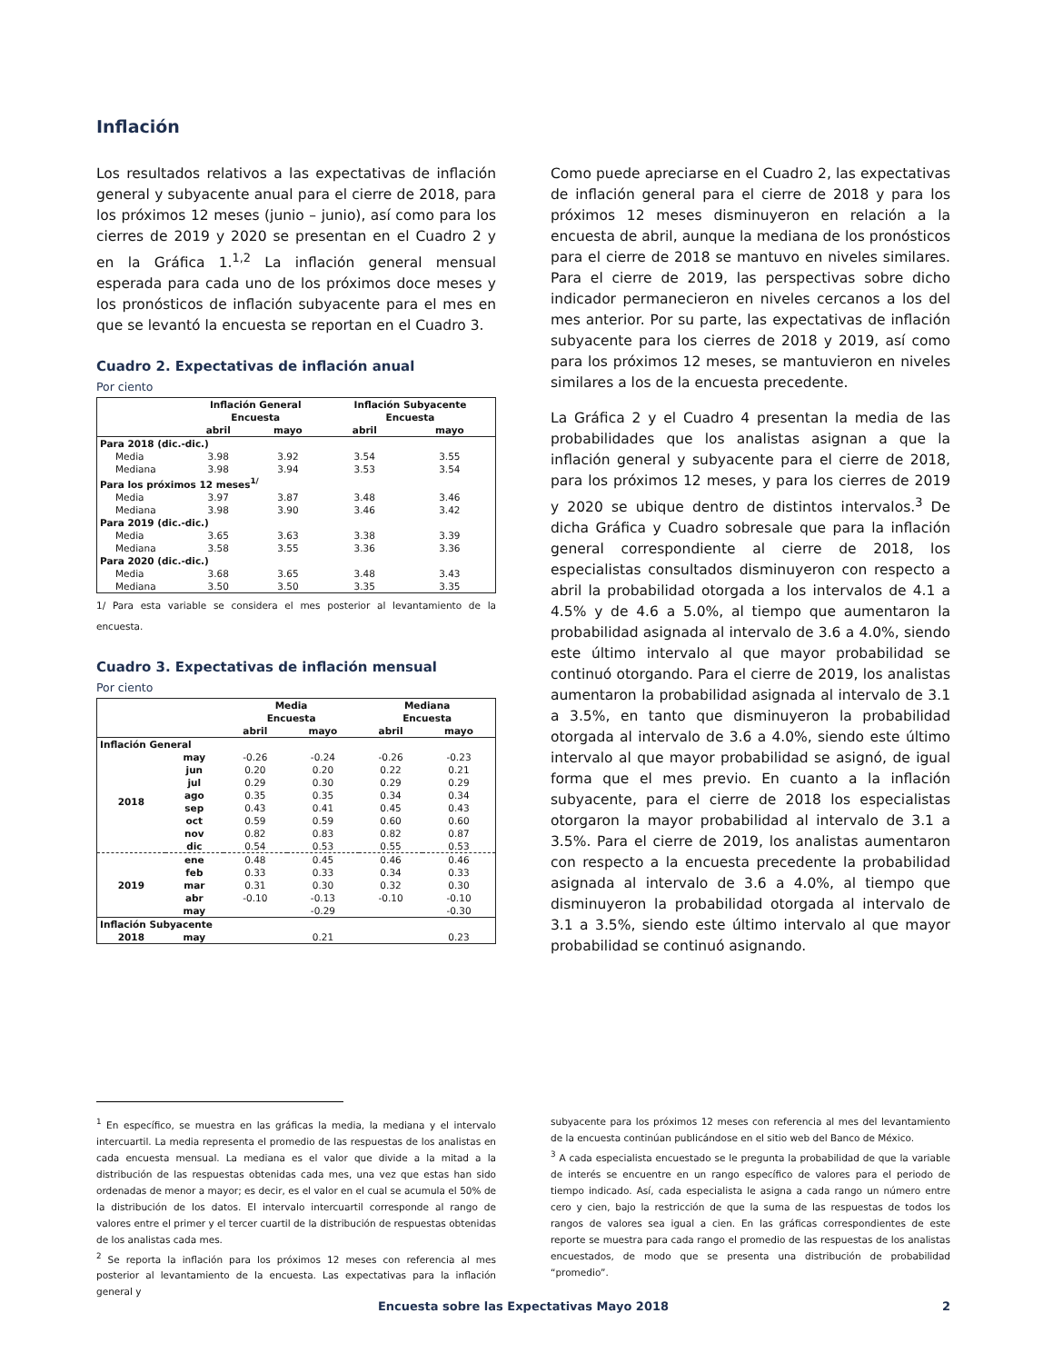Inflación
Los resultados relativos a las expectativas de inflación general y subyacente anual para el cierre de 2018, para los próximos 12 meses (junio – junio), así como para los cierres de 2019 y 2020 se presentan en el Cuadro 2 y en la Gráfica 1.<sup>1,2</sup> La inflación general mensual esperada para cada uno de los próximos doce meses y los pronósticos de inflación subyacente para el mes en que se levantó la encuesta se reportan en el Cuadro 3.
Cuadro 2. Expectativas de inflación anual
Por ciento
| | Inflación General | | Inflación Subyacente | |
| --- | --- | --- | --- | --- |
| | Encuesta | | Encuesta | |
| | abril | mayo | abril | mayo |
| Para 2018 (dic.-dic.) | | | | |
| Media | 3.98 | 3.92 | 3.54 | 3.55 |
| Mediana | 3.98 | 3.94 | 3.53 | 3.54 |
| Para los próximos 12 meses<sup>1/</sup> | | | | |
| Media | 3.97 | 3.87 | 3.48 | 3.46 |
| Mediana | 3.98 | 3.90 | 3.46 | 3.42 |
| Para 2019 (dic.-dic.) | | | | |
| Media | 3.65 | 3.63 | 3.38 | 3.39 |
| Mediana | 3.58 | 3.55 | 3.36 | 3.36 |
| Para 2020 (dic.-dic.) | | | | |
| Media | 3.68 | 3.65 | 3.48 | 3.43 |
| Mediana | 3.50 | 3.50 | 3.35 | 3.35 |
1/ Para esta variable se considera el mes posterior al levantamiento de la encuesta.
Cuadro 3. Expectativas de inflación mensual
Por ciento
| | | Media | | Mediana | |
| --- | --- | --- | --- | --- | --- |
| | | Encuesta | | Encuesta | |
| | | abril | mayo | abril | mayo |
| Inflación General | | | | | |
| 2018 | may | -0.26 | -0.24 | -0.26 | -0.23 |
| | jun | 0.20 | 0.20 | 0.22 | 0.21 |
| | jul | 0.29 | 0.30 | 0.29 | 0.29 |
| | ago | 0.35 | 0.35 | 0.34 | 0.34 |
| | sep | 0.43 | 0.41 | 0.45 | 0.43 |
| | oct | 0.59 | 0.59 | 0.60 | 0.60 |
| | nov | 0.82 | 0.83 | 0.82 | 0.87 |
| | dic | 0.54 | 0.53 | 0.55 | 0.53 |
| 2019 | ene | 0.48 | 0.45 | 0.46 | 0.46 |
| | feb | 0.33 | 0.33 | 0.34 | 0.33 |
| | mar | 0.31 | 0.30 | 0.32 | 0.30 |
| | abr | -0.10 | -0.13 | -0.10 | -0.10 |
| | may | | -0.29 | | -0.30 |
| Inflación Subyacente | | | | | |
| 2018 | may | | 0.21 | | 0.23 |
Como puede apreciarse en el Cuadro 2, las expectativas de inflación general para el cierre de 2018 y para los próximos 12 meses disminuyeron en relación a la encuesta de abril, aunque la mediana de los pronósticos para el cierre de 2018 se mantuvo en niveles similares. Para el cierre de 2019, las perspectivas sobre dicho indicador permanecieron en niveles cercanos a los del mes anterior. Por su parte, las expectativas de inflación subyacente para los cierres de 2018 y 2019, así como para los próximos 12 meses, se mantuvieron en niveles similares a los de la encuesta precedente.
La Gráfica 2 y el Cuadro 4 presentan la media de las probabilidades que los analistas asignan a que la inflación general y subyacente para el cierre de 2018, para los próximos 12 meses, y para los cierres de 2019 y 2020 se ubique dentro de distintos intervalos.<sup>3</sup> De dicha Gráfica y Cuadro sobresale que para la inflación general correspondiente al cierre de 2018, los especialistas consultados disminuyeron con respecto a abril la probabilidad otorgada a los intervalos de 4.1 a 4.5% y de 4.6 a 5.0%, al tiempo que aumentaron la probabilidad asignada al intervalo de 3.6 a 4.0%, siendo este último intervalo al que mayor probabilidad se continuó otorgando. Para el cierre de 2019, los analistas aumentaron la probabilidad asignada al intervalo de 3.1 a 3.5%, en tanto que disminuyeron la probabilidad otorgada al intervalo de 3.6 a 4.0%, siendo este último intervalo al que mayor probabilidad se asignó, de igual forma que el mes previo. En cuanto a la inflación subyacente, para el cierre de 2018 los especialistas otorgaron la mayor probabilidad al intervalo de 3.1 a 3.5%. Para el cierre de 2019, los analistas aumentaron con respecto a la encuesta precedente la probabilidad asignada al intervalo de 3.6 a 4.0%, al tiempo que disminuyeron la probabilidad otorgada al intervalo de 3.1 a 3.5%, siendo este último intervalo al que mayor probabilidad se continuó asignando.
<sup>1</sup> En específico, se muestra en las gráficas la media, la mediana y el intervalo intercuartil. La media representa el promedio de las respuestas de los analistas en cada encuesta mensual. La mediana es el valor que divide a la mitad a la distribución de las respuestas obtenidas cada mes, una vez que estas han sido ordenadas de menor a mayor; es decir, es el valor en el cual se acumula el 50% de la distribución de los datos. El intervalo intercuartil corresponde al rango de valores entre el primer y el tercer cuartil de la distribución de respuestas obtenidas de los analistas cada mes.
<sup>2</sup> Se reporta la inflación para los próximos 12 meses con referencia al mes posterior al levantamiento de la encuesta. Las expectativas para la inflación general y
subyacente para los próximos 12 meses con referencia al mes del levantamiento de la encuesta continúan publicándose en el sitio web del Banco de México.
<sup>3</sup> A cada especialista encuestado se le pregunta la probabilidad de que la variable de interés se encuentre en un rango específico de valores para el periodo de tiempo indicado. Así, cada especialista le asigna a cada rango un número entre cero y cien, bajo la restricción de que la suma de las respuestas de todos los rangos de valores sea igual a cien. En las gráficas correspondientes de este reporte se muestra para cada rango el promedio de las respuestas de los analistas encuestados, de modo que se presenta una distribución de probabilidad “promedio”.
Encuesta sobre las Expectativas Mayo 2018 2